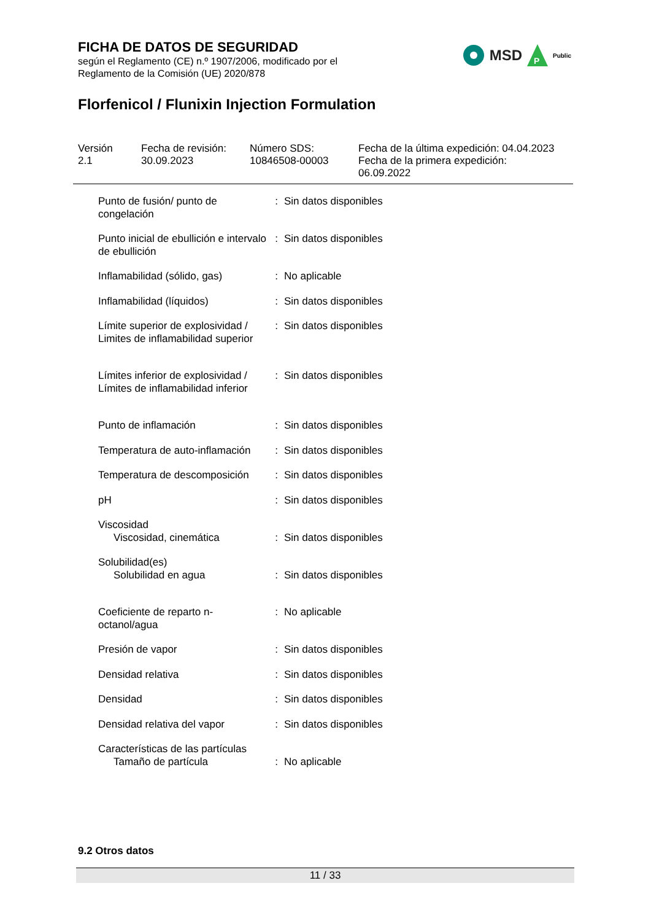FICHA DE DATOS DE SEGURIDAD
según el Reglamento (CE) n.º 1907/2006, modificado por el
Reglamento de la Comisión (UE) 2020/878
Florfenicol / Flunixin Injection Formulation
MSD
P
Public
Versión
2.1
Fecha de revisión:
30.09.2023
Número SDS:
10846508-00003
Fecha de la última expedición: 04.04.2023
Fecha de la primera expedición:
06.09.2022
| Punto de fusión/ punto de congelación | : | Sin datos disponibles |
| Punto inicial de ebullición e intervalo de ebullición | : | Sin datos disponibles |
| Inflamabilidad (sólido, gas) | : | No aplicable |
| Inflamabilidad (líquidos) | : | Sin datos disponibles |
| Límite superior de explosividad / Limites de inflamabilidad superior | : | Sin datos disponibles |
| Límites inferior de explosividad / Límites de inflamabilidad inferior | : | Sin datos disponibles |
| Punto de inflamación | : | Sin datos disponibles |
| Temperatura de auto-inflamación | : | Sin datos disponibles |
| Temperatura de descomposición | : | Sin datos disponibles |
| pH | : | Sin datos disponibles |
| Viscosidad | | |
| Viscosidad, cinemática | : | Sin datos disponibles |
| Solubilidad(es) | | |
| Solubilidad en agua | : | Sin datos disponibles |
| Coeficiente de reparto n-octanol/agua | : | No aplicable |
| Presión de vapor | : | Sin datos disponibles |
| Densidad relativa | : | Sin datos disponibles |
| Densidad | : | Sin datos disponibles |
| Densidad relativa del vapor | : | Sin datos disponibles |
| Características de las partículas | | |
| Tamaño de partícula | : | No aplicable |
9.2 Otros datos
11 / 33